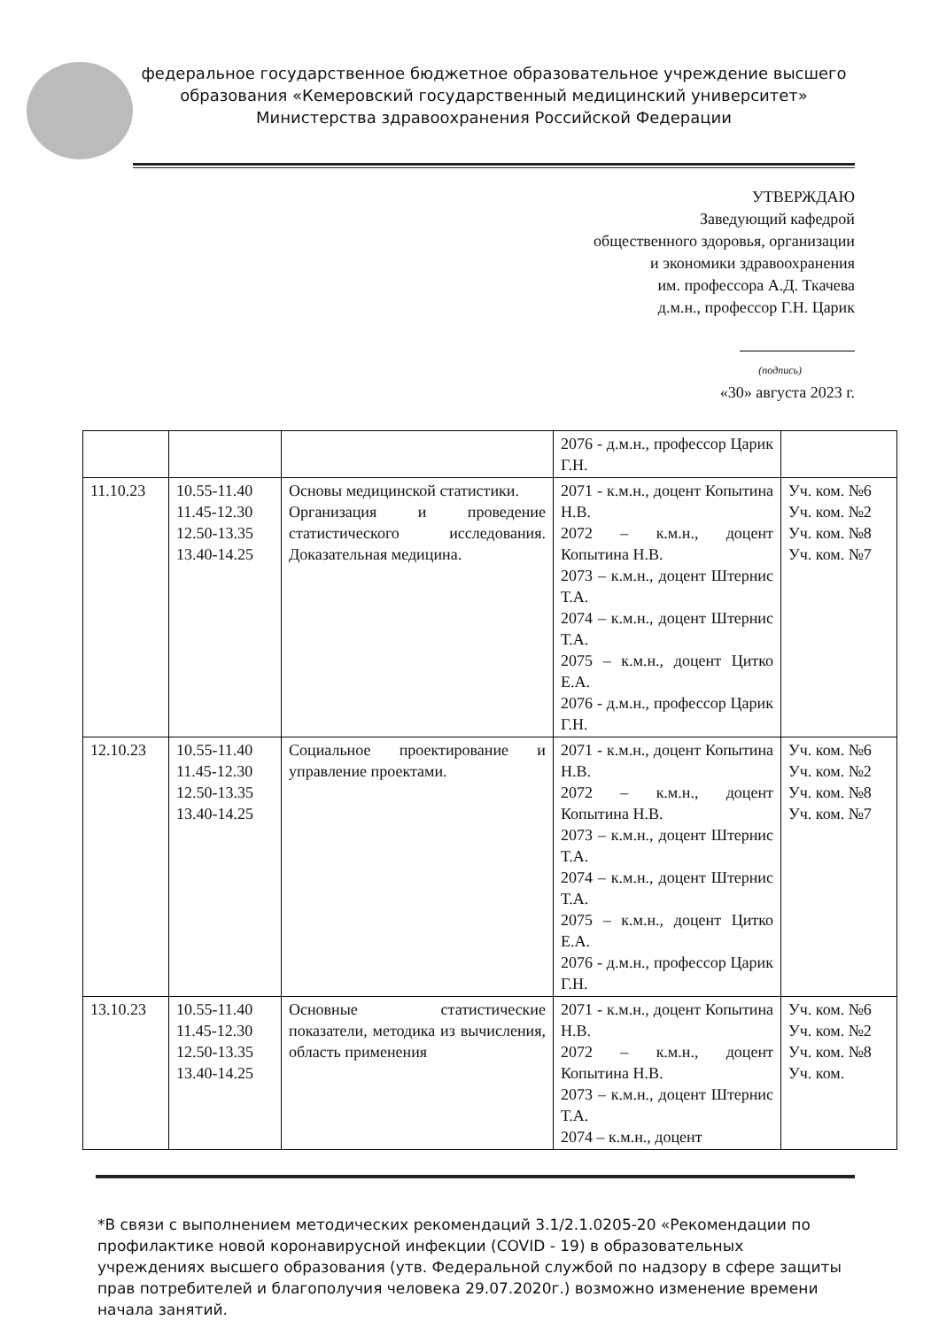федеральное государственное бюджетное образовательное учреждение высшего образования «Кемеровский государственный медицинский университет» Министерства здравоохранения Российской Федерации
УТВЕРЖДАЮ
Заведующий кафедрой
общественного здоровья, организации
и экономики здравоохранения
им. профессора А.Д. Ткачева
д.м.н., профессор Г.Н. Царик
(подпись)
«30» августа 2023 г.
| | | | 2076 - д.м.н., профессор Царик Г.Н. | |
| 11.10.23 | 10.55-11.40 11.45-12.30 12.50-13.35 13.40-14.25 | Основы медицинской статистики. Организация и проведение статистического исследования. Доказательная медицина. | 2071 - к.м.н., доцент Копытина Н.В. 2072 – к.м.н., доцент Копытина Н.В. 2073 – к.м.н., доцент Штернис Т.А. 2074 – к.м.н., доцент Штернис Т.А. 2075 – к.м.н., доцент Цитко Е.А. 2076 - д.м.н., профессор Царик Г.Н. | Уч. ком. №6 Уч. ком. №2 Уч. ком. №8 Уч. ком. №7 |
| 12.10.23 | 10.55-11.40 11.45-12.30 12.50-13.35 13.40-14.25 | Социальное проектирование и управление проектами. | 2071 - к.м.н., доцент Копытина Н.В. 2072 – к.м.н., доцент Копытина Н.В. 2073 – к.м.н., доцент Штернис Т.А. 2074 – к.м.н., доцент Штернис Т.А. 2075 – к.м.н., доцент Цитко Е.А. 2076 - д.м.н., профессор Царик Г.Н. | Уч. ком. №6 Уч. ком. №2 Уч. ком. №8 Уч. ком. №7 |
| 13.10.23 | 10.55-11.40 11.45-12.30 12.50-13.35 13.40-14.25 | Основные статистические показатели, методика из вычисления, область применения | 2071 - к.м.н., доцент Копытина Н.В. 2072 – к.м.н., доцент Копытина Н.В. 2073 – к.м.н., доцент Штернис Т.А. 2074 – к.м.н., доцент | Уч. ком. №6 Уч. ком. №2 Уч. ком. №8 Уч. ком. |
*В связи с выполнением методических рекомендаций 3.1/2.1.0205-20 «Рекомендации по профилактике новой коронавирусной инфекции (COVID - 19) в образовательных учреждениях высшего образования (утв. Федеральной службой по надзору в сфере защиты прав потребителей и благополучия человека 29.07.2020г.) возможно изменение времени начала занятий.